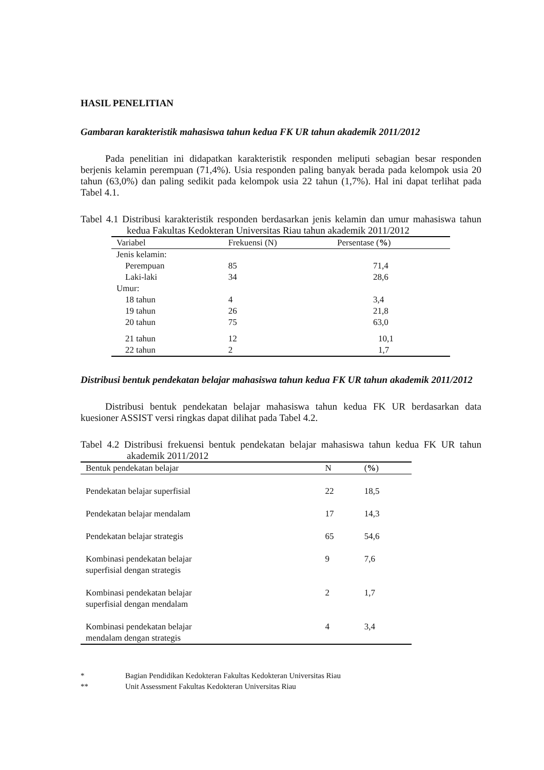HASIL PENELITIAN
Gambaran karakteristik mahasiswa tahun kedua FK UR tahun akademik 2011/2012
Pada penelitian ini didapatkan karakteristik responden meliputi sebagian besar responden berjenis kelamin perempuan (71,4%). Usia responden paling banyak berada pada kelompok usia 20 tahun (63,0%) dan paling sedikit pada kelompok usia 22 tahun (1,7%). Hal ini dapat terlihat pada Tabel 4.1.
Tabel 4.1 Distribusi karakteristik responden berdasarkan jenis kelamin dan umur mahasiswa tahun kedua Fakultas Kedokteran Universitas Riau tahun akademik 2011/2012
| Variabel | Frekuensi (N) | Persentase ( % ) |
| --- | --- | --- |
| Jenis kelamin: | | |
| Perempuan | 85 | 71,4 |
| Laki-laki | 34 | 28,6 |
| Umur: | | |
| 18 tahun | 4 | 3,4 |
| 19 tahun | 26 | 21,8 |
| 20 tahun | 75 | 63,0 |
| 21 tahun | 12 | 10,1 |
| 22 tahun | 2 | 1,7 |
Distribusi bentuk pendekatan belajar mahasiswa tahun kedua FK UR tahun akademik 2011/2012
Distribusi bentuk pendekatan belajar mahasiswa tahun kedua FK UR berdasarkan data kuesioner ASSIST versi ringkas dapat dilihat pada Tabel 4.2.
Tabel 4.2 Distribusi frekuensi bentuk pendekatan belajar mahasiswa tahun kedua FK UR tahun akademik 2011/2012
| Bentuk pendekatan belajar | N | ( % ) |
| --- | --- | --- |
| Pendekatan belajar superfisial | 22 | 18,5 |
| Pendekatan belajar mendalam | 17 | 14,3 |
| Pendekatan belajar strategis | 65 | 54,6 |
| Kombinasi pendekatan belajar superfisial dengan strategis | 9 | 7,6 |
| Kombinasi pendekatan belajar superfisial dengan mendalam | 2 | 1,7 |
| Kombinasi pendekatan belajar mendalam dengan strategis | 4 | 3,4 |
* Bagian Pendidikan Kedokteran Fakultas Kedokteran Universitas Riau
** Unit Assessment Fakultas Kedokteran Universitas Riau